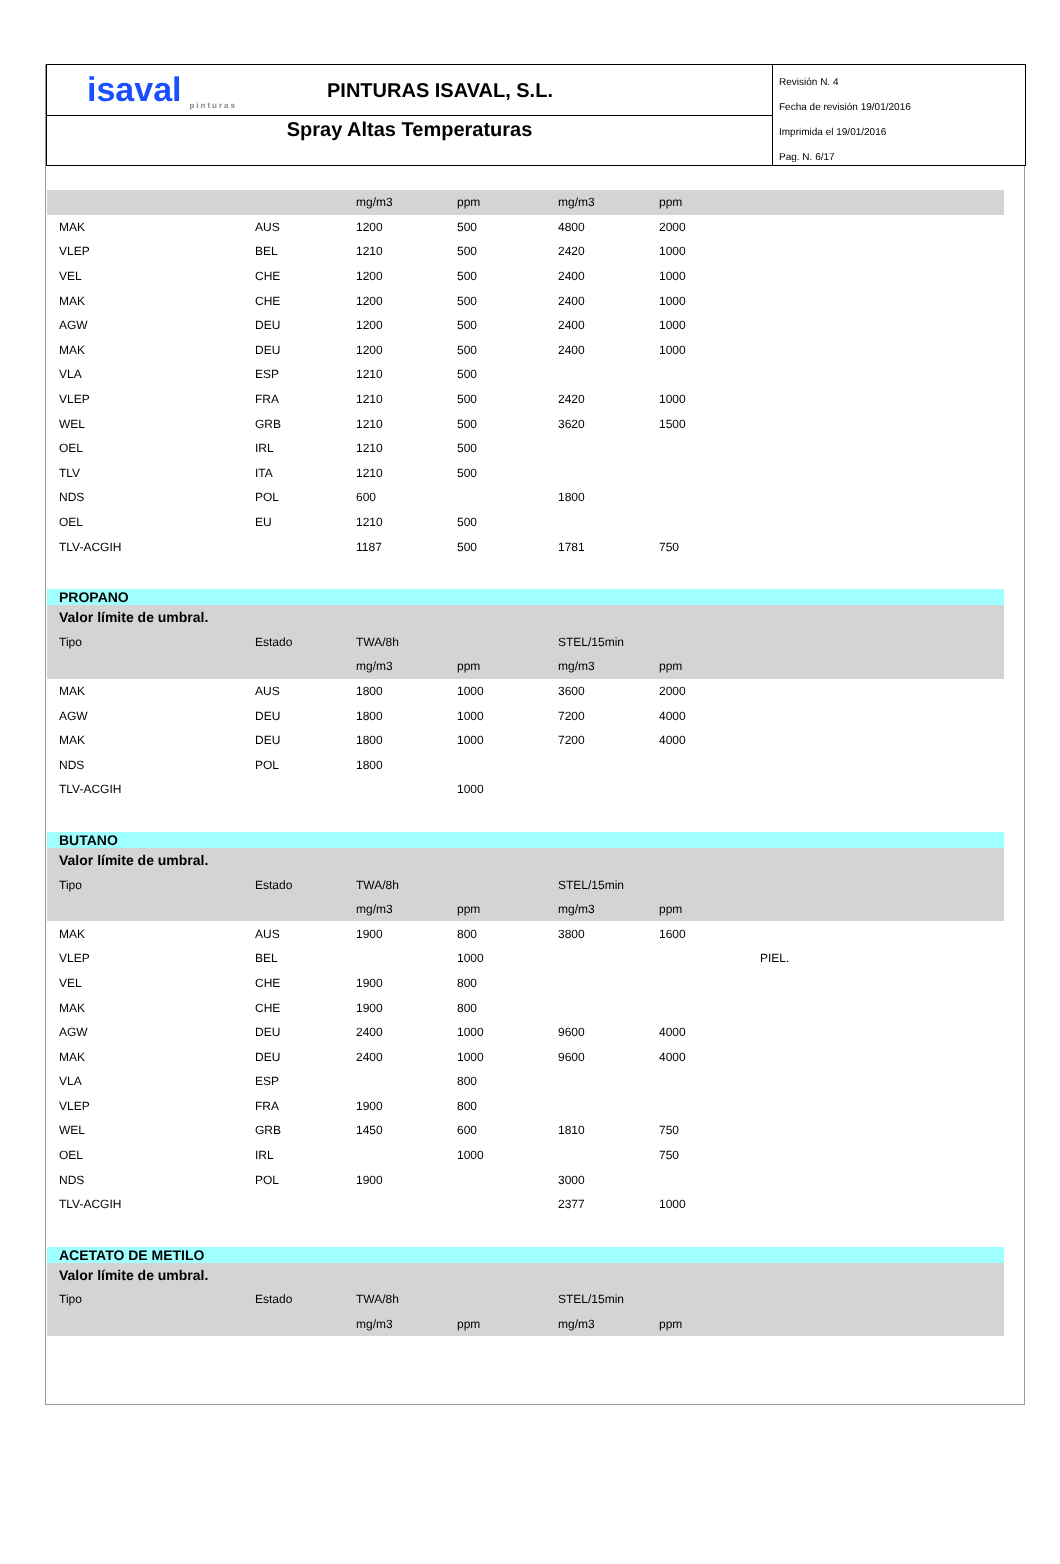isaval
pinturas
PINTURAS ISAVAL, S.L.
Spray Altas Temperaturas
Revisión N. 4
Fecha de revisión 19/01/2016
Imprimida el 19/01/2016
Pag. N. 6/17
| | | mg/m3 | ppm | mg/m3 | ppm | |
| MAK | AUS | 1200 | 500 | 4800 | 2000 | |
| VLEP | BEL | 1210 | 500 | 2420 | 1000 | |
| VEL | CHE | 1200 | 500 | 2400 | 1000 | |
| MAK | CHE | 1200 | 500 | 2400 | 1000 | |
| AGW | DEU | 1200 | 500 | 2400 | 1000 | |
| MAK | DEU | 1200 | 500 | 2400 | 1000 | |
| VLA | ESP | 1210 | 500 | | | |
| VLEP | FRA | 1210 | 500 | 2420 | 1000 | |
| WEL | GRB | 1210 | 500 | 3620 | 1500 | |
| OEL | IRL | 1210 | 500 | | | |
| TLV | ITA | 1210 | 500 | | | |
| NDS | POL | 600 | | 1800 | | |
| OEL | EU | 1210 | 500 | | | |
| TLV-ACGIH | | 1187 | 500 | 1781 | 750 | |
PROPANO
| Valor límite de umbral. | | | | | | |
| Tipo | Estado | TWA/8h | | STEL/15min | | |
| | | mg/m3 | ppm | mg/m3 | ppm | |
| MAK | AUS | 1800 | 1000 | 3600 | 2000 | |
| AGW | DEU | 1800 | 1000 | 7200 | 4000 | |
| MAK | DEU | 1800 | 1000 | 7200 | 4000 | |
| NDS | POL | 1800 | | | | |
| TLV-ACGIH | | | 1000 | | | |
BUTANO
| Valor límite de umbral. | | | | | | |
| Tipo | Estado | TWA/8h | | STEL/15min | | |
| | | mg/m3 | ppm | mg/m3 | ppm | |
| MAK | AUS | 1900 | 800 | 3800 | 1600 | |
| VLEP | BEL | | 1000 | | | PIEL. |
| VEL | CHE | 1900 | 800 | | | |
| MAK | CHE | 1900 | 800 | | | |
| AGW | DEU | 2400 | 1000 | 9600 | 4000 | |
| MAK | DEU | 2400 | 1000 | 9600 | 4000 | |
| VLA | ESP | | 800 | | | |
| VLEP | FRA | 1900 | 800 | | | |
| WEL | GRB | 1450 | 600 | 1810 | 750 | |
| OEL | IRL | | 1000 | | 750 | |
| NDS | POL | 1900 | | 3000 | | |
| TLV-ACGIH | | | | 2377 | 1000 | |
ACETATO DE METILO
| Valor límite de umbral. | | | | | | |
| Tipo | Estado | TWA/8h | | STEL/15min | | |
| | | mg/m3 | ppm | mg/m3 | ppm | |